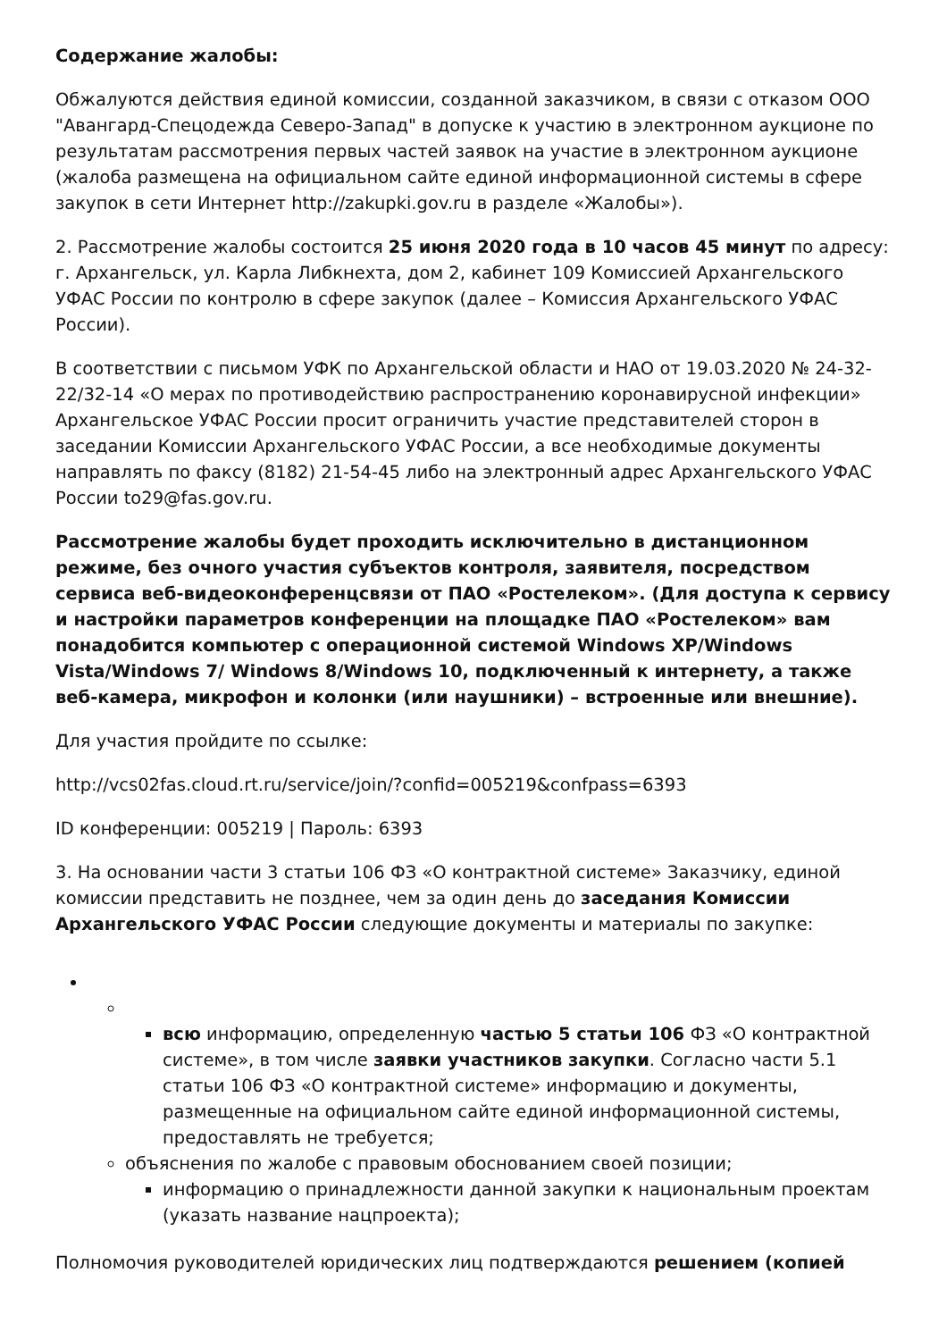Содержание жалобы:
Обжалуются действия единой комиссии, созданной заказчиком, в связи с отказом ООО "Авангард-Спецодежда Северо-Запад" в допуске к участию в электронном аукционе по результатам рассмотрения первых частей заявок на участие в электронном аукционе (жалоба размещена на официальном сайте единой информационной системы в сфере закупок в сети Интернет http://zakupki.gov.ru в разделе «Жалобы»).
2. Рассмотрение жалобы состоится 25 июня 2020 года в 10 часов 45 минут по адресу: г. Архангельск, ул. Карла Либкнехта, дом 2, кабинет 109 Комиссией Архангельского УФАС России по контролю в сфере закупок (далее – Комиссия Архангельского УФАС России).
В соответствии с письмом УФК по Архангельской области и НАО от 19.03.2020 № 24-32-22/32-14 «О мерах по противодействию распространению коронавирусной инфекции» Архангельское УФАС России просит ограничить участие представителей сторон в заседании Комиссии Архангельского УФАС России, а все необходимые документы направлять по факсу (8182) 21-54-45 либо на электронный адрес Архангельского УФАС России to29@fas.gov.ru.
Рассмотрение жалобы будет проходить исключительно в дистанционном режиме, без очного участия субъектов контроля, заявителя, посредством сервиса веб-видеоконференцсвязи от ПАО «Ростелеком». (Для доступа к сервису и настройки параметров конференции на площадке ПАО «Ростелеком» вам понадобится компьютер с операционной системой Windows XP/Windows Vista/Windows 7/ Windows 8/Windows 10, подключенный к интернету, а также веб-камера, микрофон и колонки (или наушники) – встроенные или внешние).
Для участия пройдите по ссылке:
http://vcs02fas.cloud.rt.ru/service/join/?confid=005219&confpass=6393
ID конференции: 005219 | Пароль: 6393
3. На основании части 3 статьи 106 ФЗ «О контрактной системе» Заказчику, единой комиссии представить не позднее, чем за один день до заседания Комиссии Архангельского УФАС России следующие документы и материалы по закупке:
всю информацию, определенную частью 5 статьи 106 ФЗ «О контрактной системе», в том числе заявки участников закупки. Согласно части 5.1 статьи 106 ФЗ «О контрактной системе» информацию и документы, размещенные на официальном сайте единой информационной системы, предоставлять не требуется;
объяснения по жалобе с правовым обоснованием своей позиции;
информацию о принадлежности данной закупки к национальным проектам (указать название нацпроекта);
Полномочия руководителей юридических лиц подтверждаются решением (копией